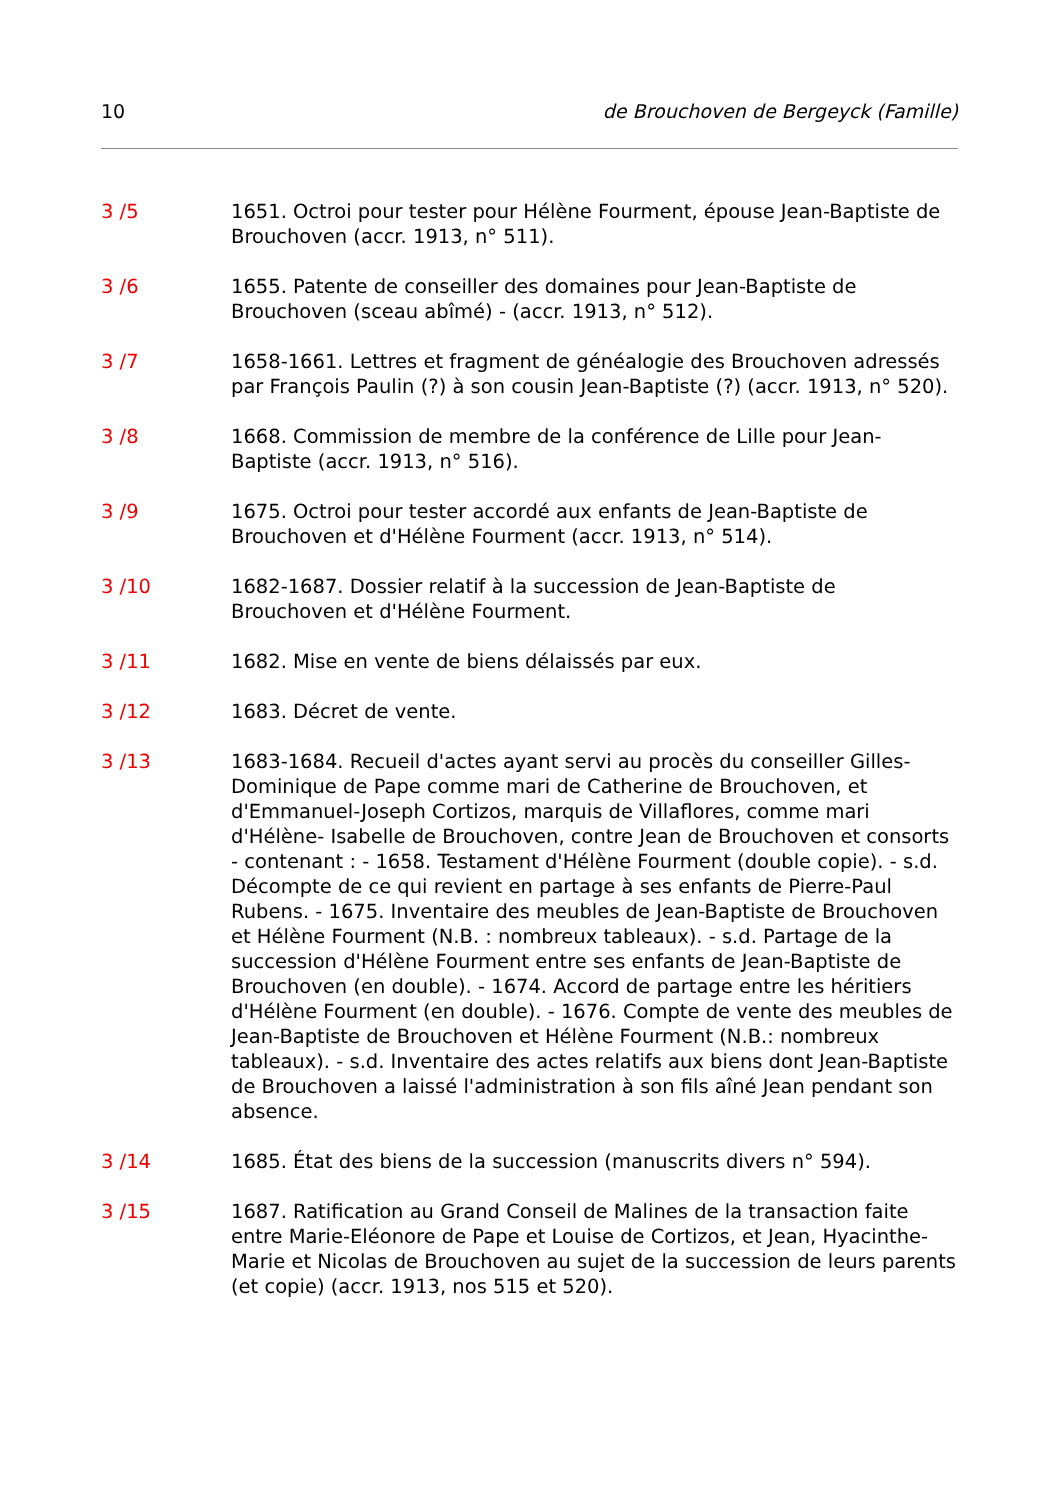10 de Brouchoven de Bergeyck (Famille)
3 /5 1651. Octroi pour tester pour Hélène Fourment, épouse Jean-Baptiste de Brouchoven (accr. 1913, n° 511).
3 /6 1655. Patente de conseiller des domaines pour Jean-Baptiste de Brouchoven (sceau abîmé) - (accr. 1913, n° 512).
3 /7 1658-1661. Lettres et fragment de généalogie des Brouchoven adressés par François Paulin (?) à son cousin Jean-Baptiste (?) (accr. 1913, n° 520).
3 /8 1668. Commission de membre de la conférence de Lille pour Jean-Baptiste (accr. 1913, n° 516).
3 /9 1675. Octroi pour tester accordé aux enfants de Jean-Baptiste de Brouchoven et d'Hélène Fourment (accr. 1913, n° 514).
3 /10 1682-1687. Dossier relatif à la succession de Jean-Baptiste de Brouchoven et d'Hélène Fourment.
3 /11 1682. Mise en vente de biens délaissés par eux.
3 /12 1683. Décret de vente.
3 /13 1683-1684. Recueil d'actes ayant servi au procès du conseiller Gilles-Dominique de Pape comme mari de Catherine de Brouchoven, et d'Emmanuel-Joseph Cortizos, marquis de Villaflores, comme mari d'Hélène- Isabelle de Brouchoven, contre Jean de Brouchoven et consorts - contenant : - 1658. Testament d'Hélène Fourment (double copie). - s.d. Décompte de ce qui revient en partage à ses enfants de Pierre-Paul Rubens. - 1675. Inventaire des meubles de Jean-Baptiste de Brouchoven et Hélène Fourment (N.B. : nombreux tableaux). - s.d. Partage de la succession d'Hélène Fourment entre ses enfants de Jean-Baptiste de Brouchoven (en double). - 1674. Accord de partage entre les héritiers d'Hélène Fourment (en double). - 1676. Compte de vente des meubles de Jean-Baptiste de Brouchoven et Hélène Fourment (N.B.: nombreux tableaux). - s.d. Inventaire des actes relatifs aux biens dont Jean-Baptiste de Brouchoven a laissé l'administration à son fils aîné Jean pendant son absence.
3 /14 1685. État des biens de la succession (manuscrits divers n° 594).
3 /15 1687. Ratification au Grand Conseil de Malines de la transaction faite entre Marie-Eléonore de Pape et Louise de Cortizos, et Jean, Hyacinthe-Marie et Nicolas de Brouchoven au sujet de la succession de leurs parents (et copie) (accr. 1913, nos 515 et 520).